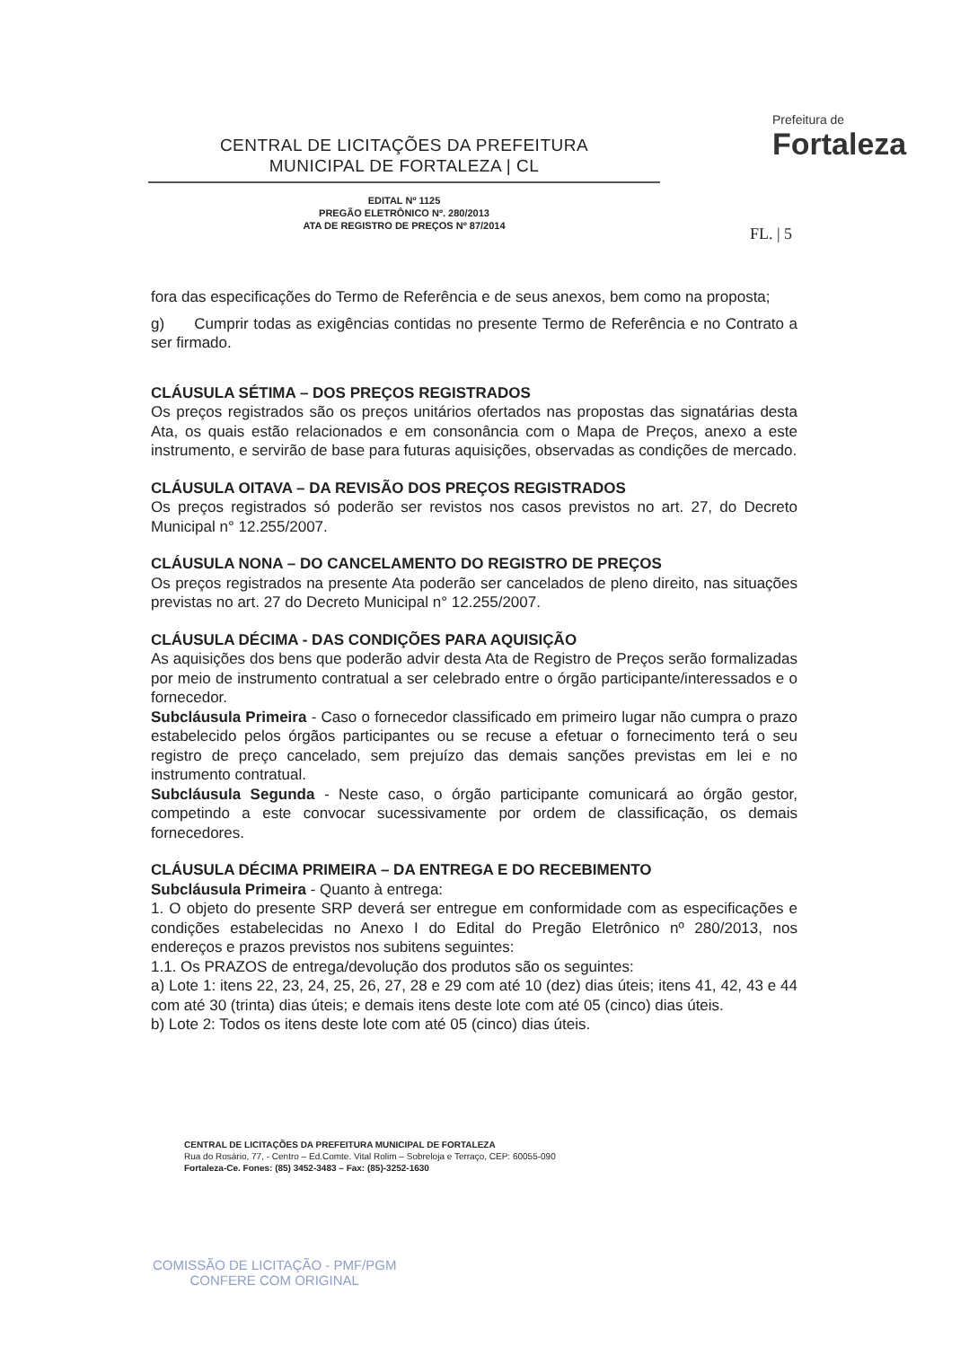CENTRAL DE LICITAÇÕES DA PREFEITURA
MUNICIPAL DE FORTALEZA | CL
EDITAL Nº 1125
PREGÃO ELETRÔNICO Nº. 280/2013
ATA DE REGISTRO DE PREÇOS Nº 87/2014
Prefeitura de
Fortaleza
FL. | 5
fora das especificações do Termo de Referência e de seus anexos, bem como na proposta;
g) Cumprir todas as exigências contidas no presente Termo de Referência e no Contrato a ser firmado.
CLÁUSULA SÉTIMA – DOS PREÇOS REGISTRADOS
Os preços registrados são os preços unitários ofertados nas propostas das signatárias desta Ata, os quais estão relacionados e em consonância com o Mapa de Preços, anexo a este instrumento, e servirão de base para futuras aquisições, observadas as condições de mercado.
CLÁUSULA OITAVA – DA REVISÃO DOS PREÇOS REGISTRADOS
Os preços registrados só poderão ser revistos nos casos previstos no art. 27, do Decreto Municipal n° 12.255/2007.
CLÁUSULA NONA – DO CANCELAMENTO DO REGISTRO DE PREÇOS
Os preços registrados na presente Ata poderão ser cancelados de pleno direito, nas situações previstas no art. 27 do Decreto Municipal n° 12.255/2007.
CLÁUSULA DÉCIMA - DAS CONDIÇÕES PARA AQUISIÇÃO
As aquisições dos bens que poderão advir desta Ata de Registro de Preços serão formalizadas por meio de instrumento contratual a ser celebrado entre o órgão participante/interessados e o fornecedor.
Subcláusula Primeira - Caso o fornecedor classificado em primeiro lugar não cumpra o prazo estabelecido pelos órgãos participantes ou se recuse a efetuar o fornecimento terá o seu registro de preço cancelado, sem prejuízo das demais sanções previstas em lei e no instrumento contratual.
Subcláusula Segunda - Neste caso, o órgão participante comunicará ao órgão gestor, competindo a este convocar sucessivamente por ordem de classificação, os demais fornecedores.
CLÁUSULA DÉCIMA PRIMEIRA – DA ENTREGA E DO RECEBIMENTO
Subcláusula Primeira - Quanto à entrega:
1. O objeto do presente SRP deverá ser entregue em conformidade com as especificações e condições estabelecidas no Anexo I do Edital do Pregão Eletrônico nº 280/2013, nos endereços e prazos previstos nos subitens seguintes:
1.1. Os PRAZOS de entrega/devolução dos produtos são os seguintes:
a) Lote 1: itens 22, 23, 24, 25, 26, 27, 28 e 29 com até 10 (dez) dias úteis; itens 41, 42, 43 e 44 com até 30 (trinta) dias úteis; e demais itens deste lote com até 05 (cinco) dias úteis.
b) Lote 2: Todos os itens deste lote com até 05 (cinco) dias úteis.
CENTRAL DE LICITAÇÕES DA PREFEITURA MUNICIPAL DE FORTALEZA
Rua do Rosário, 77, - Centro – Ed.Comte. Vital Rolim – Sobreloja e Terraço, CEP: 60055-090
Fortaleza-Ce. Fones: (85) 3452-3483 – Fax: (85)-3252-1630
COMISSÃO DE LICITAÇÃO - PMF/PGM
CONFERE COM ORIGINAL